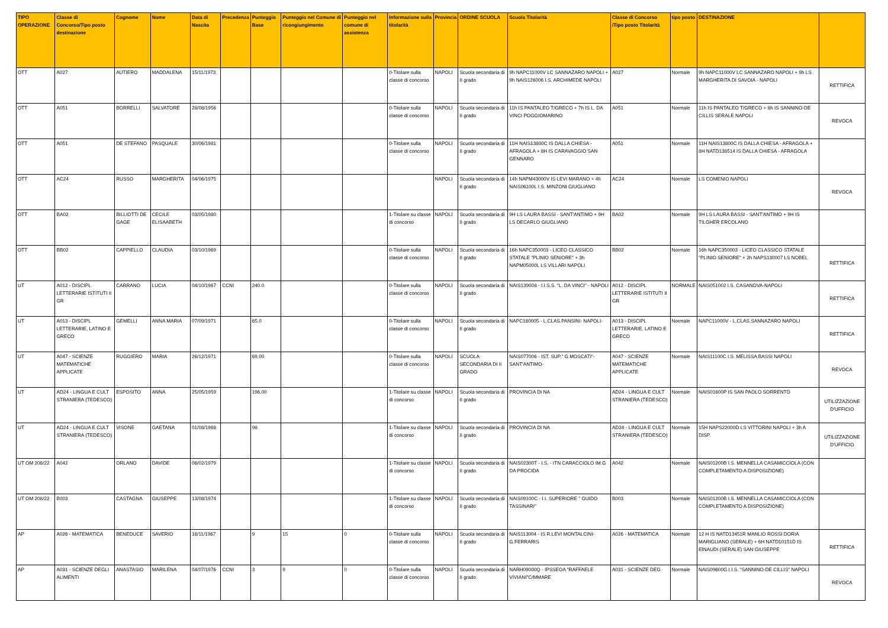| TIPO OPERAZIONE | Classe di Concorso/Tipo posto destinazione | Cognome | Nome | Data di Nascita | Precedenza | Punteggio Base | Punteggio nel Comune di ricongiungimento | Punteggio nel comune di assistenza | Informazione sulla titolarità | Provincia | ORDINE SCUOLA | Scuola Titolarità | Classe di Concorso /Tipo posto Titolarità | tipo posto | DESTINAZIONE | |
| --- | --- | --- | --- | --- | --- | --- | --- | --- | --- | --- | --- | --- | --- | --- | --- | --- |
| OTT | A027 | AUTIERO | MADDALENA | 15/11/1973 | | | | | 0-Titolare sulla classe di concorso | NAPOLI | Scuola secondaria di II grado | 9h NAPC11000V LC SANNAZARO NAPOLI + 9h NAIS126006 I.S. ARCHIMEDE NAPOLI | A027 | Normale | 9h NAPC11000V LC SANNAZARO NAPOLI + 9h LS MARGHERITA DI SAVOIA - NAPOLI | RETTIFICA |
| OTT | A051 | BORRELLI | SALVATORE | 28/08/1956 | | | | | 0-Titolare sulla classe di concorso | NAPOLI | Scuola secondaria di II grado | 11h IS PANTALEO T/GRECO + 7h IS L. DA VINCI POGGIOMARINO | A051 | Normale | 11h IS PANTALEO T/GRECO + 8h IS SANNINO-DE CILLIS SERALE NAPOLI | REVOCA |
| OTT | A051 | DE STEFANO | PASQUALE | 30/06/1981 | | | | | 0-Titolare sulla classe di concorso | NAPOLI | Scuola secondaria di II grado | 11H NAIS13800C IS DALLA CHIESA - AFRAGOLA + 8H IS CARAVAGGIO SAN GENNARO | A051 | Normale | 11H NAIS13800C IS DALLA CHIESA - AFRAGOLA + 8H NATD138514 IS DALLA CHIESA - AFRAGOLA | |
| OTT | AC24 | RUSSO | MARGHERITA | 04/06/1975 | | | | | | NAPOLI | Scuola secondaria di II grado | 14h NAPM43000V IS LEVI MARANO + 4h NAIS06100L I.S. MINZONI GIUGLIANO | AC24 | Normale | LS COMENIO NAPOLI | REVOCA |
| OTT | BA02 | BILLIOTTI DE GAGE | CECILE ELISAABETH | 03/05/1980 | | | | | 1-Titolare su classe di concorso | NAPOLI | Scuola secondaria di II grado | 9H LS LAURA BASSI - SANT'ANTIMO + 9H LS DECARLO GIUGLIANO | BA02 | Normale | 9H LS LAURA BASSI - SANT'ANTIMO + 9H IS TILGHER ERCOLANO | |
| OTT | BB02 | CAPPIELLO | CLAUDIA | 03/10/1969 | | | | | 0-Titolare sulla classe di concorso | NAPOLI | Scuola secondaria di II grado | 16h NAPC350003 - LICEO CLASSICO STATALE "PLINIO SENIORE" + 3h NAPM05000L LS VILLARI NAPOLI | BB02 | Normale | 16h NAPC350003 - LICEO CLASSICO STATALE "PLINIO SENIORE" + 2h NAPS130007 LS NOBEL | RETTIFICA |
| UT | A012 - DISCIPL LETTERARIE ISTITUTI II GR | CARRANO | LUCIA | 04/10/1967 | CCNI | 240.0 | | | 0-Titolare sulla classe di concorso | NAPOLI | Scuola secondaria di II grado | NAIS139008 - I.I.S.S. "L. DA VINCI" - NAPOLI | A012 - DISCIPL LETTERARIE ISTITUTI II GR | NORMALE | NAIS051002 I.S. CASANOVA-NAPOLI | RETTIFICA |
| UT | A013 - DISCIPL LETTERARIE, LATINO E GRECO | GEMELLI | ANNA MARIA | 07/09/1971 | | 65.0 | | | 0-Titolare sulla classe di concorso | NAPOLI | Scuola secondaria di II grado | NAPC180005 - L.CLAS.PANSINI- NAPOLI- | A013 - DISCIPL LETTERARIE, LATINO E GRECO | Normale | NAPC11000V - L.CLAS.SANNAZARO NAPOLI | RETTIFICA |
| UT | A047 - SCIENZE MATEMATICHE APPLICATE | RUGGIERO | MARIA | 26/12/1971 | | 69,00 | | | 0-Titolare sulla classe di concorso | NAPOLI | SCUOLA SECONDARIA DI II GRADO | NAIS077006 - IST. SUP." G.MOSCATI"- SANT'ANTIMO- | A047 - SCIENZE MATEMATICHE APPLICATE | Normale | NAIS11100C I.S. MELISSA BASSI NAPOLI | REVOCA |
| UT | AD24 - LINGUA E CULT STRANIERA (TEDESCO) | ESPOSITO | ANNA | 25/05/1959 | | 196,00 | | | 1-Titolare su classe di concorso | NAPOLI | Scuola secondaria di II grado | PROVINCIA DI NA | AD24 - LINGUA E CULT STRANIERA (TEDESCO) | Normale | NAIS01600P IS SAN PAOLO SORRENTO | UTILIZZAZIONE D'UFFICIO |
| UT | AD24 - LINGUA E CULT STRANIERA (TEDESCO) | VISONE | GAETANA | 01/08/1968 | | 98 | | | 1-Titolare su classe di concorso | NAPOLI | Scuola secondaria di II grado | PROVINCIA DI NA | AD24 - LINGUA E CULT STRANIERA (TEDESCO) | Normale | 15H NAPS22000D LS VITTORINI NAPOLI + 3h A DISP. | UTILIZZAZIONE D'UFFICIO |
| UT OM 208/22 | A042 | ORLANO | DAVIDE | 06/02/1979 | | | | | 1-Titolare su classe di concorso | NAPOLI | Scuola secondaria di II grado | NAIS02300T - I.S. - ITN CARACCIOLO IM.G DA PROCIDA | A042 | Normale | NAIS01200B I.S. MENNELLA CASAMICCIOLA (CON COMPLETAMENTO A DISPOSIZIONE) | |
| UT OM 208/22 | B003 | CASTAGNA | GIUSEPPE | 13/08/1974 | | | | | 1-Titolare su classe di concorso | NAPOLI | Scuola secondaria di II grado | NAIS09100C - I.I. SUPERIORE " GUIDO TASSINARI" | B003 | Normale | NAIS01200B I.S. MENNELLA CASAMICCIOLA (CON COMPLETAMENTO A DISPOSIZIONE) | |
| AP | A026 - MATEMATICA | BENEDUCE | SAVERIO | 16/11/1967 | | 9 | 15 | 0 | 0-Titolare sulla classe di concorso | NAPOLI | Scuola secondaria di II grado | NAIS113004 - IS R.LEVI MONTALCINI- G.FERRARIS | A026 - MATEMATICA | Normale | 12 H IS NATD13451R MANLIO ROSSI DORIA MARIGLIANO (SERALE) + 6H NATD10151D IS EINAUDI (SERALE) SAN GIUSEPPE | RETTIFICA |
| AP | A031 - SCIENZE DEGLI ALIMENTI | ANASTASIO | MARILENA | 04/07/1976 | CCNI | 3 | 9 | 0 | 0-Titolare sulla classe di concorso | NAPOLI | Scuola secondaria di II grado | NARH09000Q - IPSSEOA "RAFFAELE VIVIANI"C/MMARE | A031 - SCIENZE DEG | Normale | NAIS09600G I.I.S. "SANNINO-DE CILLIS" NAPOLI | REVOCA |